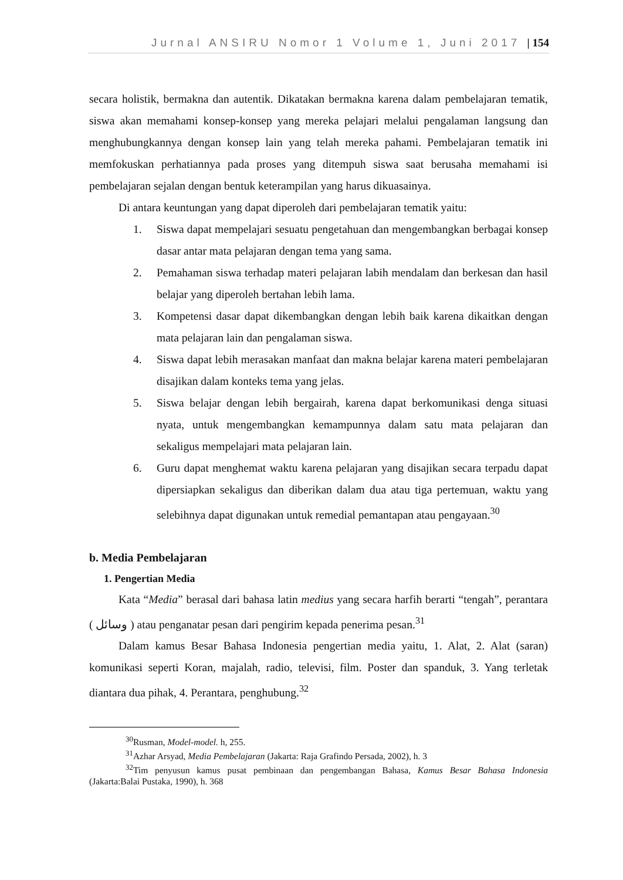Jurnal ANSIRU Nomor 1 Volume 1, Juni 2017 | 154
secara holistik, bermakna dan autentik. Dikatakan bermakna karena dalam pembelajaran tematik, siswa akan memahami konsep-konsep yang mereka pelajari melalui pengalaman langsung dan menghubungkannya dengan konsep lain yang telah mereka pahami. Pembelajaran tematik ini memfokuskan perhatiannya pada proses yang ditempuh siswa saat berusaha memahami isi pembelajaran sejalan dengan bentuk keterampilan yang harus dikuasainya.
Di antara keuntungan yang dapat diperoleh dari pembelajaran tematik yaitu:
1. Siswa dapat mempelajari sesuatu pengetahuan dan mengembangkan berbagai konsep dasar antar mata pelajaran dengan tema yang sama.
2. Pemahaman siswa terhadap materi pelajaran labih mendalam dan berkesan dan hasil belajar yang diperoleh bertahan lebih lama.
3. Kompetensi dasar dapat dikembangkan dengan lebih baik karena dikaitkan dengan mata pelajaran lain dan pengalaman siswa.
4. Siswa dapat lebih merasakan manfaat dan makna belajar karena materi pembelajaran disajikan dalam konteks tema yang jelas.
5. Siswa belajar dengan lebih bergairah, karena dapat berkomunikasi denga situasi nyata, untuk mengembangkan kemampunnya dalam satu mata pelajaran dan sekaligus mempelajari mata pelajaran lain.
6. Guru dapat menghemat waktu karena pelajaran yang disajikan secara terpadu dapat dipersiapkan sekaligus dan diberikan dalam dua atau tiga pertemuan, waktu yang selebihnya dapat digunakan untuk remedial pemantapan atau pengayaan.<sup>30</sup>
b. Media Pembelajaran
1. Pengertian Media
Kata “Media” berasal dari bahasa latin medius yang secara harfih berarti “tengah”, perantara ( وسائل ) atau penganatar pesan dari pengirim kepada penerima pesan.<sup>31</sup>
Dalam kamus Besar Bahasa Indonesia pengertian media yaitu, 1. Alat, 2. Alat (saran) komunikasi seperti Koran, majalah, radio, televisi, film. Poster dan spanduk, 3. Yang terletak diantara dua pihak, 4. Perantara, penghubung.<sup>32</sup>
<sup>30</sup> Rusman, Model-model. h, 255.
<sup>31</sup> Azhar Arsyad, Media Pembelajaran (Jakarta: Raja Grafindo Persada, 2002), h. 3
<sup>32</sup> Tim penyusun kamus pusat pembinaan dan pengembangan Bahasa, Kamus Besar Bahasa Indonesia (Jakarta:Balai Pustaka, 1990), h. 368